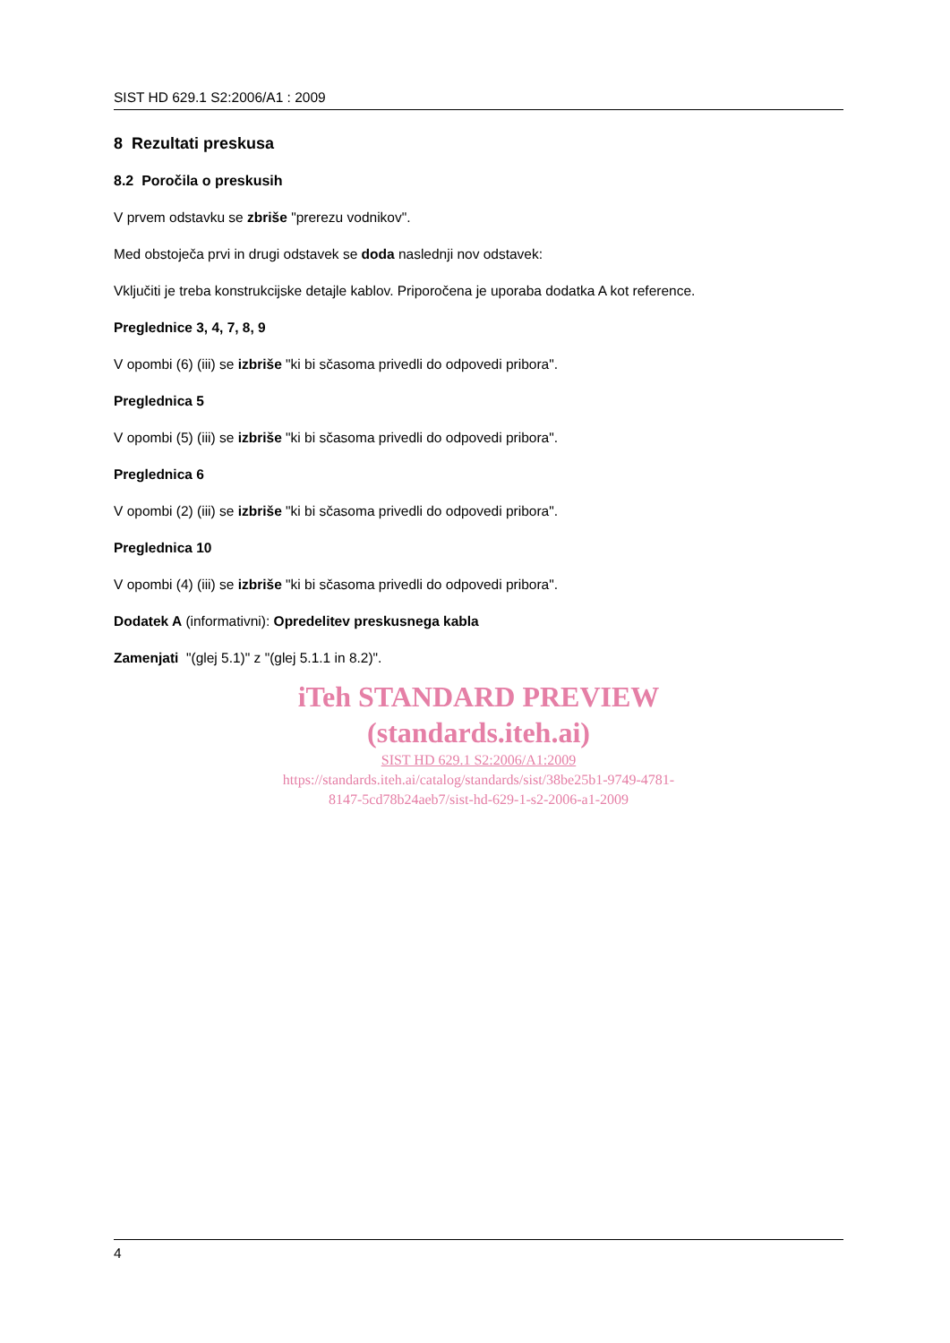SIST HD 629.1 S2:2006/A1 : 2009
8 Rezultati preskusa
8.2 Poročila o preskusih
V prvem odstavku se zbriše "prerezu vodnikov".
Med obstoječa prvi in drugi odstavek se doda naslednji nov odstavek:
Vključiti je treba konstrukcijske detajle kablov. Priporočena je uporaba dodatka A kot reference.
Preglednice 3, 4, 7, 8, 9
V opombi (6) (iii) se izbriše "ki bi sčasoma privedli do odpovedi pribora".
Preglednica 5
V opombi (5) (iii) se izbriše "ki bi sčasoma privedli do odpovedi pribora".
Preglednica 6
V opombi (2) (iii) se izbriše "ki bi sčasoma privedli do odpovedi pribora".
Preglednica 10
V opombi (4) (iii) se izbriše "ki bi sčasoma privedli do odpovedi pribora".
Dodatek A (informativni): Opredelitev preskusnega kabla
Zamenjati "(glej 5.1)" z "(glej 5.1.1 in 8.2)".
iTeh STANDARD PREVIEW
(standards.iteh.ai)
SIST HD 629.1 S2:2006/A1:2009
https://standards.iteh.ai/catalog/standards/sist/38be25b1-9749-4781-
8147-5cd78b24aeb7/sist-hd-629-1-s2-2006-a1-2009
4